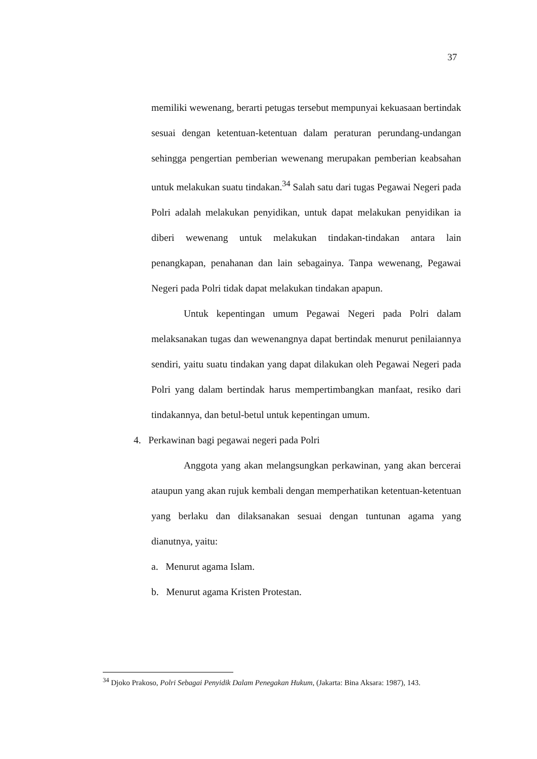37
memiliki wewenang, berarti petugas tersebut mempunyai kekuasaan bertindak sesuai dengan ketentuan-ketentuan dalam peraturan perundang-undangan sehingga pengertian pemberian wewenang merupakan pemberian keabsahan untuk melakukan suatu tindakan.<sup>34</sup> Salah satu dari tugas Pegawai Negeri pada Polri adalah melakukan penyidikan, untuk dapat melakukan penyidikan ia diberi wewenang untuk melakukan tindakan-tindakan antara lain penangkapan, penahanan dan lain sebagainya. Tanpa wewenang, Pegawai Negeri pada Polri tidak dapat melakukan tindakan apapun.
Untuk kepentingan umum Pegawai Negeri pada Polri dalam melaksanakan tugas dan wewenangnya dapat bertindak menurut penilaiannya sendiri, yaitu suatu tindakan yang dapat dilakukan oleh Pegawai Negeri pada Polri yang dalam bertindak harus mempertimbangkan manfaat, resiko dari tindakannya, dan betul-betul untuk kepentingan umum.
4. Perkawinan bagi pegawai negeri pada Polri
Anggota yang akan melangsungkan perkawinan, yang akan bercerai ataupun yang akan rujuk kembali dengan memperhatikan ketentuan-ketentuan yang berlaku dan dilaksanakan sesuai dengan tuntunan agama yang dianutnya, yaitu:
a. Menurut agama Islam.
b. Menurut agama Kristen Protestan.
<sup>34</sup> Djoko Prakoso, Polri Sebagai Penyidik Dalam Penegakan Hukum, (Jakarta: Bina Aksara: 1987), 143.